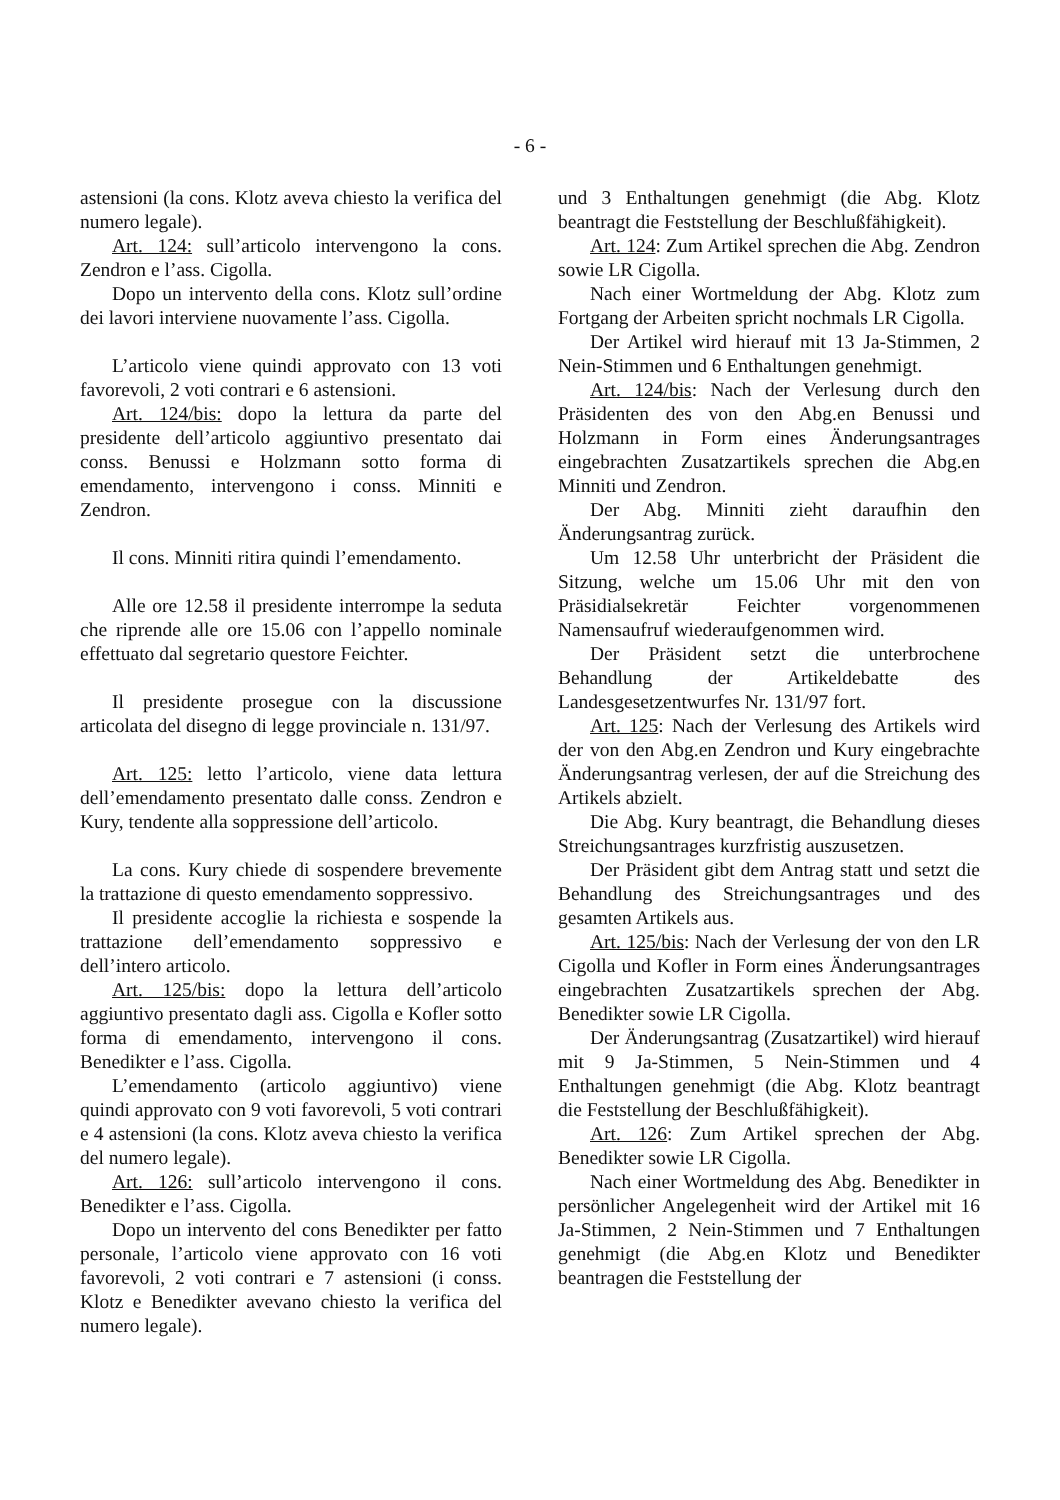- 6 -
astensioni (la cons. Klotz aveva chiesto la verifica del numero legale).
Art. 124: sull’articolo intervengono la cons. Zendron e l’ass. Cigolla.
Dopo un intervento della cons. Klotz sull’ordine dei lavori interviene nuovamente l’ass. Cigolla.
L’articolo viene quindi approvato con 13 voti favorevoli, 2 voti contrari e 6 astensioni.
Art. 124/bis: dopo la lettura da parte del presidente dell’articolo aggiuntivo presentato dai conss. Benussi e Holzmann sotto forma di emendamento, intervengono i conss. Minniti e Zendron.
Il cons. Minniti ritira quindi l’emendamento.
Alle ore 12.58 il presidente interrompe la seduta che riprende alle ore 15.06 con l’appello nominale effettuato dal segretario questore Feichter.
Il presidente prosegue con la discussione articolata del disegno di legge provinciale n. 131/97.
Art. 125: letto l’articolo, viene data lettura dell’emendamento presentato dalle conss. Zendron e Kury, tendente alla soppressione dell’articolo.
La cons. Kury chiede di sospendere brevemente la trattazione di questo emendamento soppressivo.
Il presidente accoglie la richiesta e sospende la trattazione dell’emendamento soppressivo e dell’intero articolo.
Art. 125/bis: dopo la lettura dell’articolo aggiuntivo presentato dagli ass. Cigolla e Kofler sotto forma di emendamento, intervengono il cons. Benedikter e l’ass. Cigolla.
L’emendamento (articolo aggiuntivo) viene quindi approvato con 9 voti favorevoli, 5 voti contrari e 4 astensioni (la cons. Klotz aveva chiesto la verifica del numero legale).
Art. 126: sull’articolo intervengono il cons. Benedikter e l’ass. Cigolla.
Dopo un intervento del cons Benedikter per fatto personale, l’articolo viene approvato con 16 voti favorevoli, 2 voti contrari e 7 astensioni (i conss. Klotz e Benedikter avevano chiesto la verifica del numero legale).
und 3 Enthaltungen genehmigt (die Abg. Klotz beantragt die Feststellung der Beschlußfähigkeit).
Art. 124: Zum Artikel sprechen die Abg. Zendron sowie LR Cigolla.
Nach einer Wortmeldung der Abg. Klotz zum Fortgang der Arbeiten spricht nochmals LR Cigolla.
Der Artikel wird hierauf mit 13 Ja-Stimmen, 2 Nein-Stimmen und 6 Enthaltungen genehmigt.
Art. 124/bis: Nach der Verlesung durch den Präsidenten des von den Abg.en Benussi und Holzmann in Form eines Änderungsantrages eingebrachten Zusatzartikels sprechen die Abg.en Minniti und Zendron.
Der Abg. Minniti zieht daraufhin den Änderungsantrag zurück.
Um 12.58 Uhr unterbricht der Präsident die Sitzung, welche um 15.06 Uhr mit den von Präsidialsekretär Feichter vorgenommenen Namensaufruf wiederaufgenommen wird.
Der Präsident setzt die unterbrochene Behandlung der Artikeldebatte des Landesgesetzentwurfes Nr. 131/97 fort.
Art. 125: Nach der Verlesung des Artikels wird der von den Abg.en Zendron und Kury eingebrachte Änderungsantrag verlesen, der auf die Streichung des Artikels abzielt.
Die Abg. Kury beantragt, die Behandlung dieses Streichungsantrages kurzfristig auszusetzen.
Der Präsident gibt dem Antrag statt und setzt die Behandlung des Streichungsantrages und des gesamten Artikels aus.
Art. 125/bis: Nach der Verlesung der von den LR Cigolla und Kofler in Form eines Änderungsantrages eingebrachten Zusatzartikels sprechen der Abg. Benedikter sowie LR Cigolla.
Der Änderungsantrag (Zusatzartikel) wird hierauf mit 9 Ja-Stimmen, 5 Nein-Stimmen und 4 Enthaltungen genehmigt (die Abg. Klotz beantragt die Feststellung der Beschlußfähigkeit).
Art. 126: Zum Artikel sprechen der Abg. Benedikter sowie LR Cigolla.
Nach einer Wortmeldung des Abg. Benedikter in persönlicher Angelegenheit wird der Artikel mit 16 Ja-Stimmen, 2 Nein-Stimmen und 7 Enthaltungen genehmigt (die Abg.en Klotz und Benedikter beantragen die Feststellung der